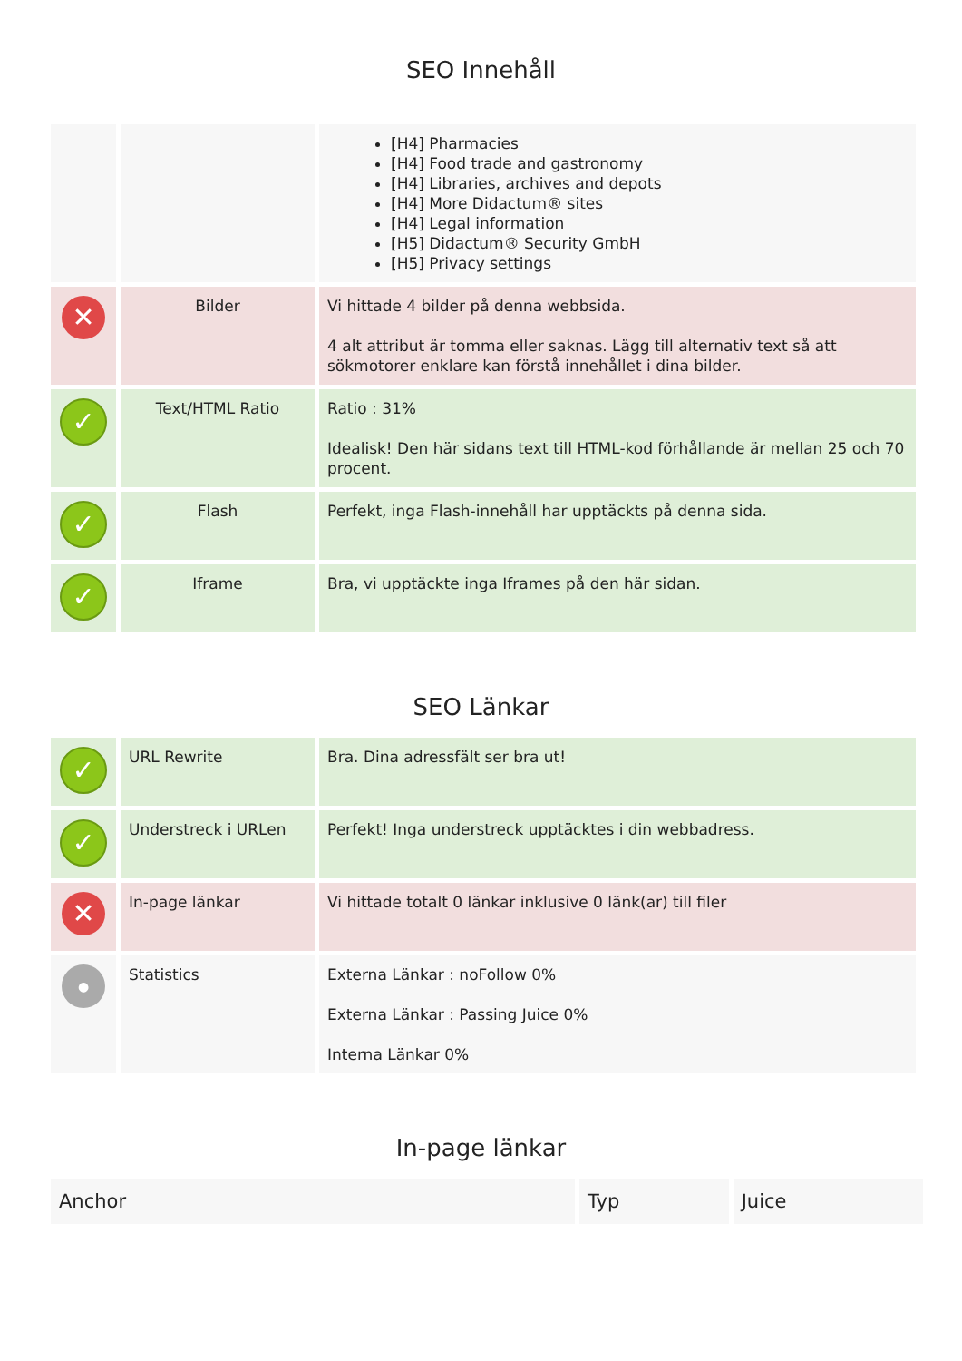SEO Innehåll
| | | [H4] Pharmacies [H4] Food trade and gastronomy [H4] Libraries, archives and depots [H4] More Didactum® sites [H4] Legal information [H5] Didactum® Security GmbH [H5] Privacy settings |
| ✕ | Bilder | Vi hittade 4 bilder på denna webbsida. 4 alt attribut är tomma eller saknas. Lägg till alternativ text så att sökmotorer enklare kan förstå innehållet i dina bilder. |
| ✓ | Text/HTML Ratio | Ratio : 31% Idealisk! Den här sidans text till HTML-kod förhållande är mellan 25 och 70 procent. |
| ✓ | Flash | Perfekt, inga Flash-innehåll har upptäckts på denna sida. |
| ✓ | Iframe | Bra, vi upptäckte inga Iframes på den här sidan. |
SEO Länkar
| ✓ | URL Rewrite | Bra. Dina adressfält ser bra ut! |
| ✓ | Understreck i URLen | Perfekt! Inga understreck upptäcktes i din webbadress. |
| ✕ | In-page länkar | Vi hittade totalt 0 länkar inklusive 0 länk(ar) till filer |
| ● | Statistics | Externa Länkar : noFollow 0% Externa Länkar : Passing Juice 0% Interna Länkar 0% |
In-page länkar
| Anchor | Typ | Juice |
| --- | --- | --- |